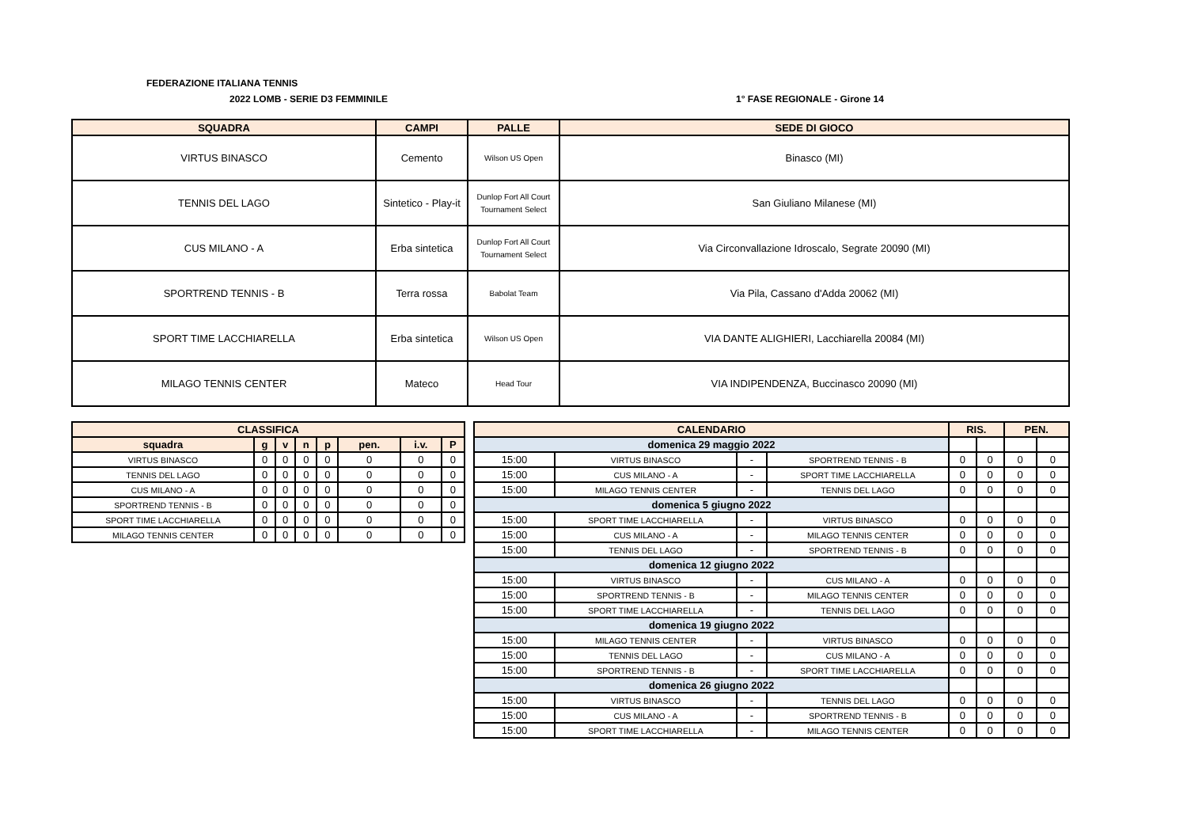FEDERAZIONE ITALIANA TENNIS
2022 LOMB - SERIE D3 FEMMINILE 1° FASE REGIONALE - Girone 14
| SQUADRA | CAMPI | PALLE | SEDE DI GIOCO |
| --- | --- | --- | --- |
| VIRTUS BINASCO | Cemento | Wilson US Open | Binasco (MI) |
| TENNIS DEL LAGO | Sintetico - Play-it | Dunlop Fort All Court Tournament Select | San Giuliano Milanese (MI) |
| CUS MILANO - A | Erba sintetica | Dunlop Fort All Court Tournament Select | Via Circonvallazione Idroscalo, Segrate 20090 (MI) |
| SPORTREND TENNIS - B | Terra rossa | Babolat Team | Via Pila, Cassano d'Adda 20062 (MI) |
| SPORT TIME LACCHIARELLA | Erba sintetica | Wilson US Open | VIA DANTE ALIGHIERI, Lacchiarella 20084 (MI) |
| MILAGO TENNIS CENTER | Mateco | Head Tour | VIA INDIPENDENZA, Buccinasco 20090 (MI) |
| CLASSIFICA | | | | | | | |
| --- | --- | --- | --- | --- | --- | --- | --- |
| squadra | g | v | n | p | pen. | i.v. | P |
| VIRTUS BINASCO | 0 | 0 | 0 | 0 | 0 | 0 | 0 |
| TENNIS DEL LAGO | 0 | 0 | 0 | 0 | 0 | 0 | 0 |
| CUS MILANO - A | 0 | 0 | 0 | 0 | 0 | 0 | 0 |
| SPORTREND TENNIS - B | 0 | 0 | 0 | 0 | 0 | 0 | 0 |
| SPORT TIME LACCHIARELLA | 0 | 0 | 0 | 0 | 0 | 0 | 0 |
| MILAGO TENNIS CENTER | 0 | 0 | 0 | 0 | 0 | 0 | 0 |
| CALENDARIO | | | | RIS. | | PEN. | |
| --- | --- | --- | --- | --- | --- | --- | --- |
| domenica 29 maggio 2022 | | | | | | | |
| 15:00 | VIRTUS BINASCO | - | SPORTREND TENNIS - B | 0 | 0 | 0 | 0 |
| 15:00 | CUS MILANO - A | - | SPORT TIME LACCHIARELLA | 0 | 0 | 0 | 0 |
| 15:00 | MILAGO TENNIS CENTER | - | TENNIS DEL LAGO | 0 | 0 | 0 | 0 |
| domenica 5 giugno 2022 | | | | | | | |
| 15:00 | SPORT TIME LACCHIARELLA | - | VIRTUS BINASCO | 0 | 0 | 0 | 0 |
| 15:00 | CUS MILANO - A | - | MILAGO TENNIS CENTER | 0 | 0 | 0 | 0 |
| 15:00 | TENNIS DEL LAGO | - | SPORTREND TENNIS - B | 0 | 0 | 0 | 0 |
| domenica 12 giugno 2022 | | | | | | | |
| 15:00 | VIRTUS BINASCO | - | CUS MILANO - A | 0 | 0 | 0 | 0 |
| 15:00 | SPORTREND TENNIS - B | - | MILAGO TENNIS CENTER | 0 | 0 | 0 | 0 |
| 15:00 | SPORT TIME LACCHIARELLA | - | TENNIS DEL LAGO | 0 | 0 | 0 | 0 |
| domenica 19 giugno 2022 | | | | | | | |
| 15:00 | MILAGO TENNIS CENTER | - | VIRTUS BINASCO | 0 | 0 | 0 | 0 |
| 15:00 | TENNIS DEL LAGO | - | CUS MILANO - A | 0 | 0 | 0 | 0 |
| 15:00 | SPORTREND TENNIS - B | - | SPORT TIME LACCHIARELLA | 0 | 0 | 0 | 0 |
| domenica 26 giugno 2022 | | | | | | | |
| 15:00 | VIRTUS BINASCO | - | TENNIS DEL LAGO | 0 | 0 | 0 | 0 |
| 15:00 | CUS MILANO - A | - | SPORTREND TENNIS - B | 0 | 0 | 0 | 0 |
| 15:00 | SPORT TIME LACCHIARELLA | - | MILAGO TENNIS CENTER | 0 | 0 | 0 | 0 |